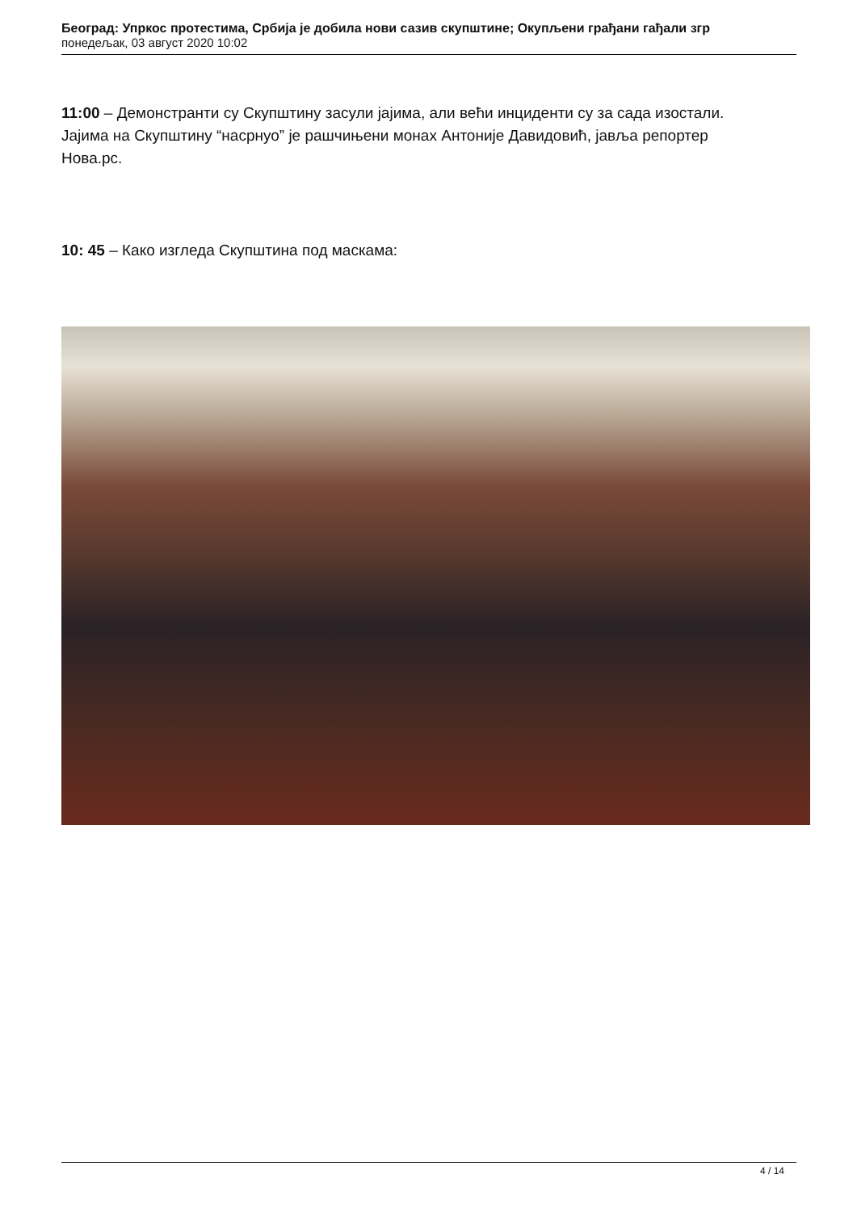Београд: Упркос протестима, Србија је добила нови сазив скупштине; Окупљени грађани гађали згр
понедељак, 03 август 2020 10:02
11:00 – Демонстранти су Скупштину засули јајима, али већи инциденти су за сада изостали. Јајима на Скупштину “насрнуо” је рашчињени монах Антоније Давидовић, јавља репортер Нова.рс.
10: 45 – Како изгледа Скупштина под маскама:
4 / 14